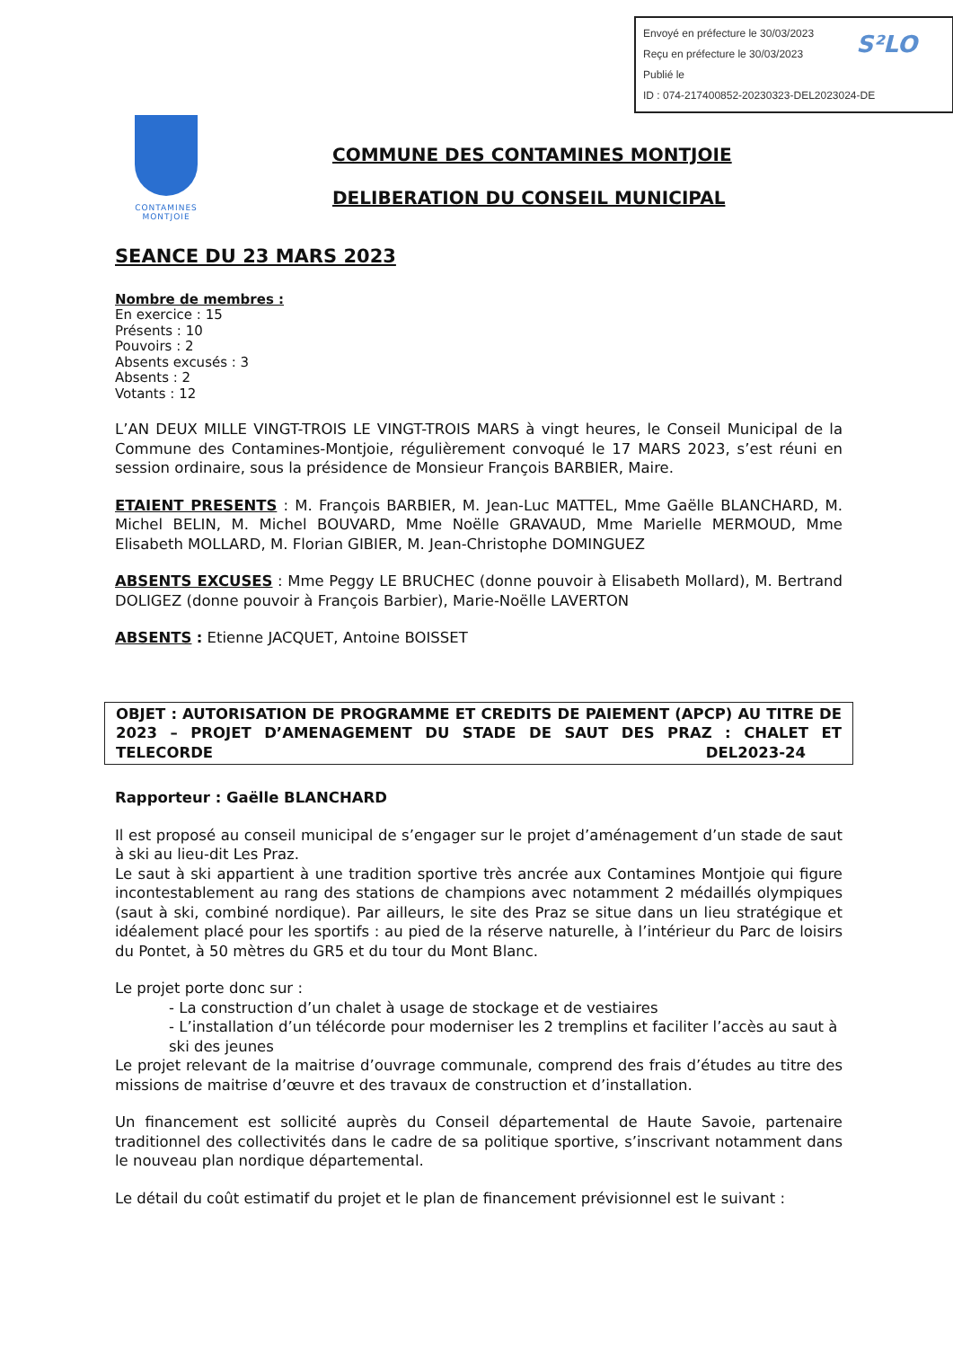Envoyé en préfecture le 30/03/2023
Reçu en préfecture le 30/03/2023
Publié le
ID : 074-217400852-20230323-DEL2023024-DE
S²LO
CONTAMINES
MONTJOIE
COMMUNE DES CONTAMINES MONTJOIE
DELIBERATION DU CONSEIL MUNICIPAL
SEANCE DU 23 MARS 2023
Nombre de membres :
En exercice : 15
Présents : 10
Pouvoirs : 2
Absents excusés : 3
Absents : 2
Votants : 12
L’AN DEUX MILLE VINGT-TROIS LE VINGT-TROIS MARS à vingt heures, le Conseil Municipal de la Commune des Contamines-Montjoie, régulièrement convoqué le 17 MARS 2023, s’est réuni en session ordinaire, sous la présidence de Monsieur François BARBIER, Maire.
ETAIENT PRESENTS : M. François BARBIER, M. Jean-Luc MATTEL, Mme Gaëlle BLANCHARD, M. Michel BELIN, M. Michel BOUVARD, Mme Noëlle GRAVAUD, Mme Marielle MERMOUD, Mme Elisabeth MOLLARD, M. Florian GIBIER, M. Jean-Christophe DOMINGUEZ
ABSENTS EXCUSES : Mme Peggy LE BRUCHEC (donne pouvoir à Elisabeth Mollard), M. Bertrand DOLIGEZ (donne pouvoir à François Barbier), Marie-Noëlle LAVERTON
ABSENTS : Etienne JACQUET, Antoine BOISSET
OBJET : AUTORISATION DE PROGRAMME ET CREDITS DE PAIEMENT (APCP) AU TITRE DE 2023 – PROJET D’AMENAGEMENT DU STADE DE SAUT DES PRAZ : CHALET ET TELECORDE DEL2023-24
Rapporteur : Gaëlle BLANCHARD
Il est proposé au conseil municipal de s’engager sur le projet d’aménagement d’un stade de saut à ski au lieu-dit Les Praz.
Le saut à ski appartient à une tradition sportive très ancrée aux Contamines Montjoie qui figure incontestablement au rang des stations de champions avec notamment 2 médaillés olympiques (saut à ski, combiné nordique). Par ailleurs, le site des Praz se situe dans un lieu stratégique et idéalement placé pour les sportifs : au pied de la réserve naturelle, à l’intérieur du Parc de loisirs du Pontet, à 50 mètres du GR5 et du tour du Mont Blanc.
Le projet porte donc sur :
- La construction d’un chalet à usage de stockage et de vestiaires
- L’installation d’un télécorde pour moderniser les 2 tremplins et faciliter l’accès au saut à ski des jeunes
Le projet relevant de la maitrise d’ouvrage communale, comprend des frais d’études au titre des missions de maitrise d’œuvre et des travaux de construction et d’installation.
Un financement est sollicité auprès du Conseil départemental de Haute Savoie, partenaire traditionnel des collectivités dans le cadre de sa politique sportive, s’inscrivant notamment dans le nouveau plan nordique départemental.
Le détail du coût estimatif du projet et le plan de financement prévisionnel est le suivant :